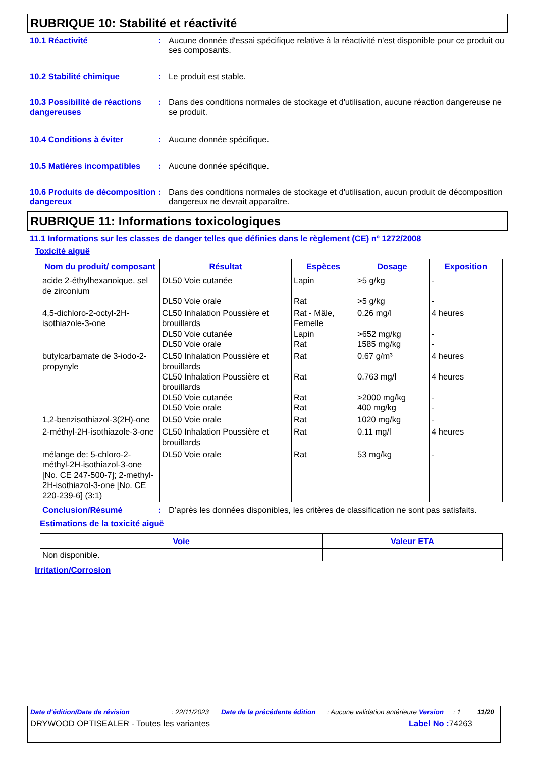RUBRIQUE 10: Stabilité et réactivité
10.1 Réactivité : Aucune donnée d'essai spécifique relative à la réactivité n'est disponible pour ce produit ou ses composants.
10.2 Stabilité chimique : Le produit est stable.
10.3 Possibilité de réactions dangereuses
: Dans des conditions normales de stockage et d'utilisation, aucune réaction dangereuse ne se produit.
10.4 Conditions à éviter : Aucune donnée spécifique.
10.5 Matières incompatibles
: Aucune donnée spécifique.
10.6 Produits de décomposition dangereux
: Dans des conditions normales de stockage et d'utilisation, aucun produit de décomposition dangereux ne devrait apparaître.
RUBRIQUE 11: Informations toxicologiques
11.1 Informations sur les classes de danger telles que définies dans le règlement (CE) nº 1272/2008
Toxicité aiguë
| Nom du produit/ composant | Résultat | Espèces | Dosage | Exposition |
| --- | --- | --- | --- | --- |
| acide 2-éthylhexanoique, sel de zirconium | DL50 Voie cutanée DL50 Voie orale | Lapin Rat | >5 g/kg >5 g/kg | - - |
| 4,5-dichloro-2-octyl-2H-isothiazole-3-one | CL50 Inhalation Poussière et brouillards DL50 Voie cutanée DL50 Voie orale | Rat - Mâle, Femelle Lapin Rat | 0.26 mg/l >652 mg/kg 1585 mg/kg | 4 heures - - |
| butylcarbamate de 3-iodo-2-propynyle | CL50 Inhalation Poussière et brouillards CL50 Inhalation Poussière et brouillards DL50 Voie cutanée DL50 Voie orale | Rat Rat Rat Rat | 0.67 g/m³ 0.763 mg/l >2000 mg/kg 400 mg/kg | 4 heures 4 heures - - |
| 1,2-benzisothiazol-3(2H)-one | DL50 Voie orale | Rat | 1020 mg/kg | - |
| 2-méthyl-2H-isothiazole-3-one | CL50 Inhalation Poussière et brouillards | Rat | 0.11 mg/l | 4 heures |
| mélange de: 5-chloro-2-méthyl-2H-isothiazol-3-one [No. CE 247-500-7]; 2-methyl-2H-isothiazol-3-one [No. CE 220-239-6] (3:1) | DL50 Voie orale | Rat | 53 mg/kg | - |
Conclusion/Résumé : D’après les données disponibles, les critères de classification ne sont pas satisfaits.
Estimations de la toxicité aiguë
| Voie | Valeur ETA |
| --- | --- |
| Non disponible. | |
Irritation/Corrosion
Date d'édition/Date de révision: 22/11/2023 Date de la précédente édition: Aucune validation antérieure Version: 1 11/20
DRYWOOD OPTISEALER - Toutes les variantes Label No : 74263